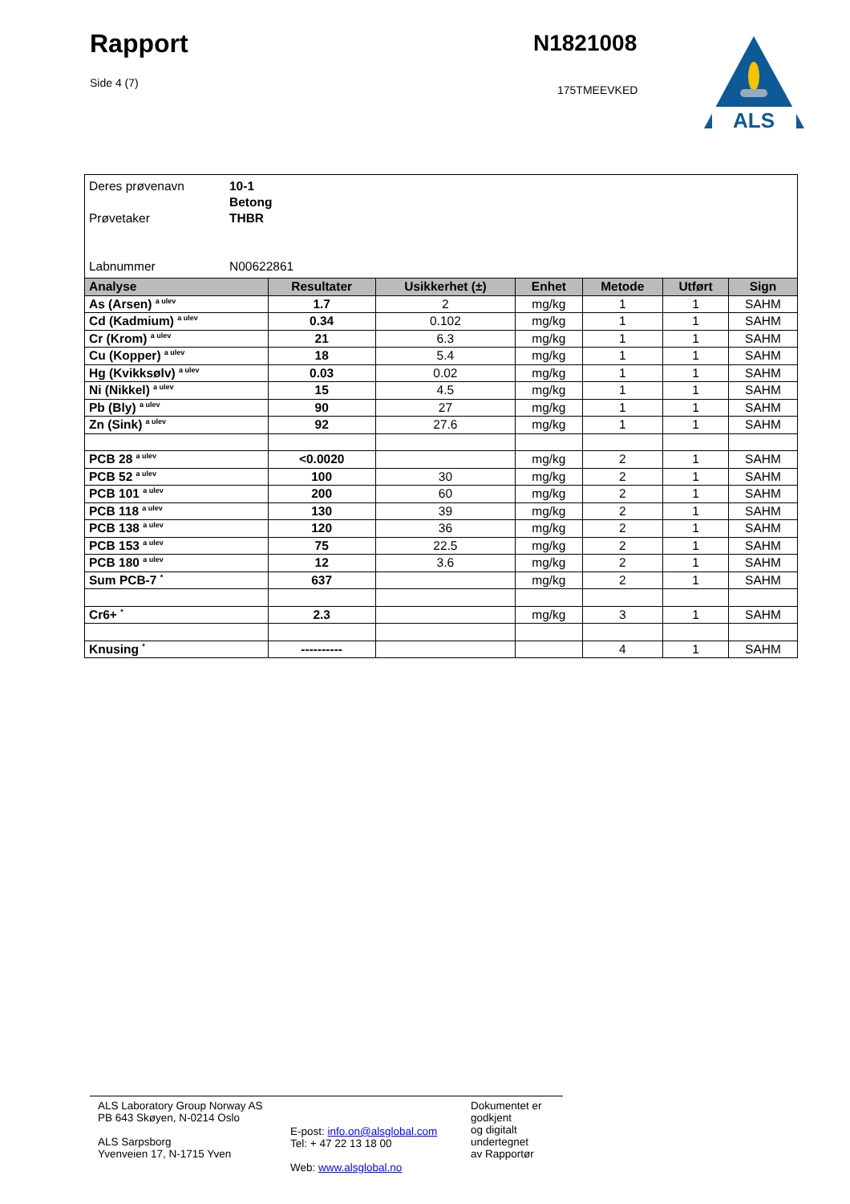Rapport
Side 4 (7)
N1821008
175TMEEVKED
ALS
| Deres prøvenavn 10-1 Betong Prøvetaker THBR Labnummer N00622861 | | | | | | |
| Analyse | Resultater | Usikkerhet (±) | Enhet | Metode | Utført | Sign |
| As (Arsen) <sup>a ulev</sup> | 1.7 | 2 | mg/kg | 1 | 1 | SAHM |
| Cd (Kadmium) <sup>a ulev</sup> | 0.34 | 0.102 | mg/kg | 1 | 1 | SAHM |
| Cr (Krom) <sup>a ulev</sup> | 21 | 6.3 | mg/kg | 1 | 1 | SAHM |
| Cu (Kopper) <sup>a ulev</sup> | 18 | 5.4 | mg/kg | 1 | 1 | SAHM |
| Hg (Kvikksølv) <sup>a ulev</sup> | 0.03 | 0.02 | mg/kg | 1 | 1 | SAHM |
| Ni (Nikkel) <sup>a ulev</sup> | 15 | 4.5 | mg/kg | 1 | 1 | SAHM |
| Pb (Bly) <sup>a ulev</sup> | 90 | 27 | mg/kg | 1 | 1 | SAHM |
| Zn (Sink) <sup>a ulev</sup> | 92 | 27.6 | mg/kg | 1 | 1 | SAHM |
| PCB 28 <sup>a ulev</sup> | <0.0020 | | mg/kg | 2 | 1 | SAHM |
| PCB 52 <sup>a ulev</sup> | 100 | 30 | mg/kg | 2 | 1 | SAHM |
| PCB 101 <sup>a ulev</sup> | 200 | 60 | mg/kg | 2 | 1 | SAHM |
| PCB 118 <sup>a ulev</sup> | 130 | 39 | mg/kg | 2 | 1 | SAHM |
| PCB 138 <sup>a ulev</sup> | 120 | 36 | mg/kg | 2 | 1 | SAHM |
| PCB 153 <sup>a ulev</sup> | 75 | 22.5 | mg/kg | 2 | 1 | SAHM |
| PCB 180 <sup>a ulev</sup> | 12 | 3.6 | mg/kg | 2 | 1 | SAHM |
| Sum PCB-7 <sup>*</sup> | 637 | | mg/kg | 2 | 1 | SAHM |
| Cr6+ <sup>*</sup> | 2.3 | | mg/kg | 3 | 1 | SAHM |
| Knusing <sup>*</sup> | ---------- | | | 4 | 1 | SAHM |
ALS Laboratory Group Norway AS
PB 643 Skøyen, N-0214 Oslo
ALS Sarpsborg
Yvenveien 17, N-1715 Yven
E-post: info.on@alsglobal.com
Tel: + 47 22 13 18 00
Web: www.alsglobal.no
Dokumentet er godkjent
og digitalt undertegnet
av Rapportør